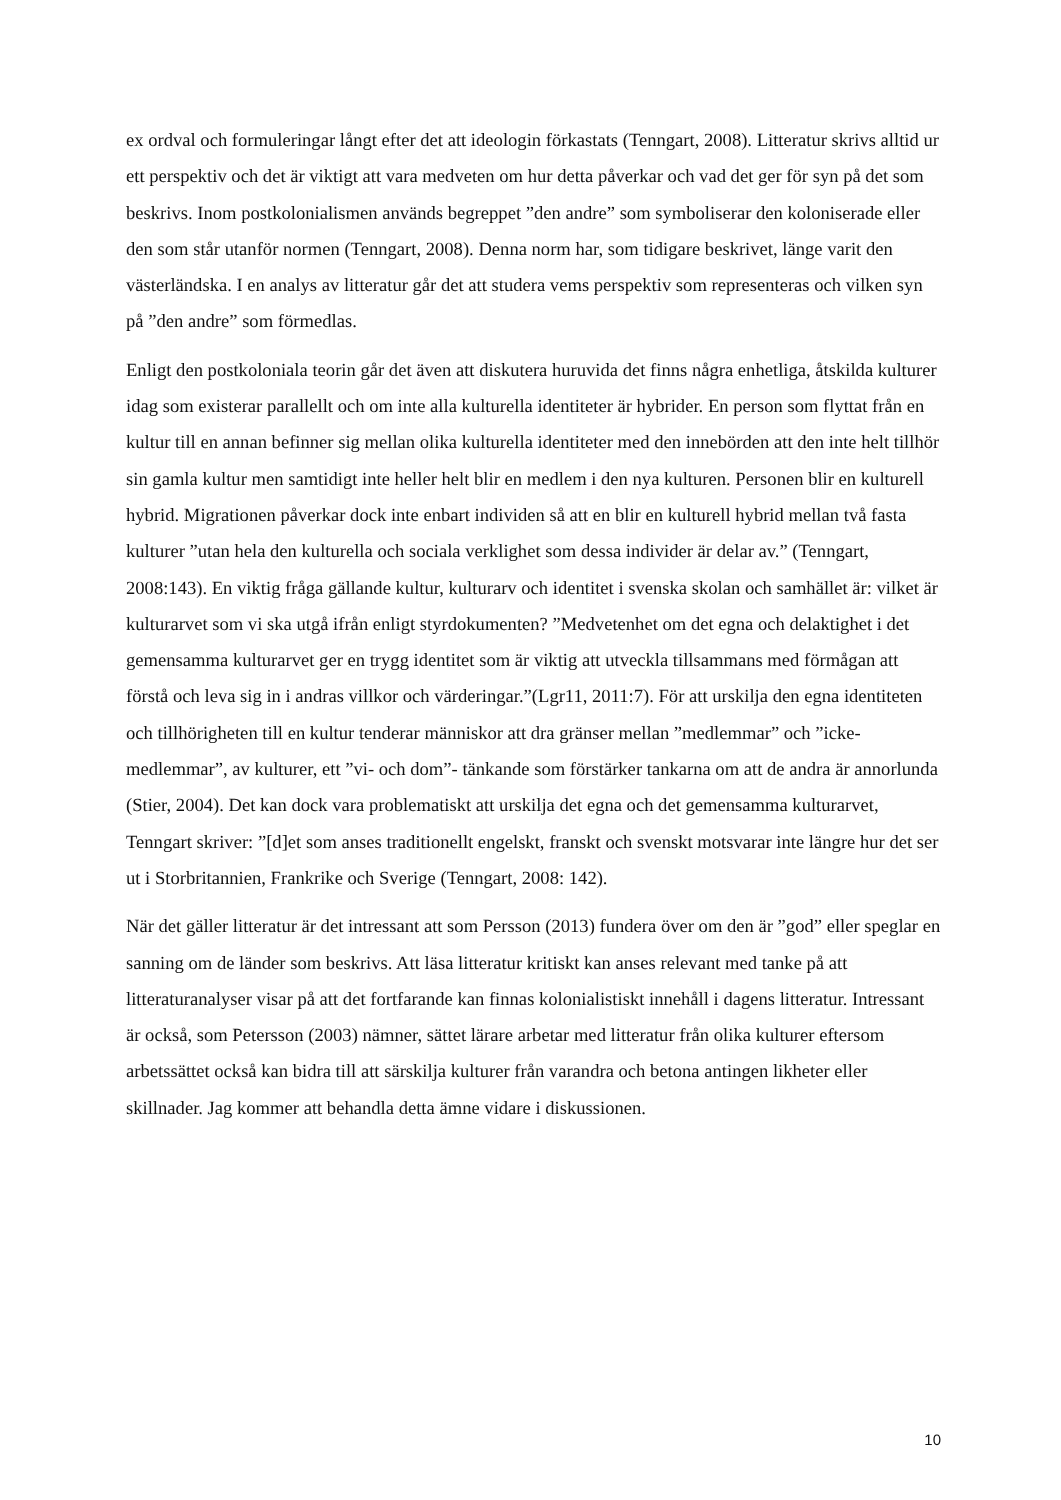ex ordval och formuleringar långt efter det att ideologin förkastats (Tenngart, 2008). Litteratur skrivs alltid ur ett perspektiv och det är viktigt att vara medveten om hur detta påverkar och vad det ger för syn på det som beskrivs. Inom postkolonialismen används begreppet ”den andre” som symboliserar den koloniserade eller den som står utanför normen (Tenngart, 2008). Denna norm har, som tidigare beskrivet, länge varit den västerländska. I en analys av litteratur går det att studera vems perspektiv som representeras och vilken syn på ”den andre” som förmedlas.
Enligt den postkoloniala teorin går det även att diskutera huruvida det finns några enhetliga, åtskilda kulturer idag som existerar parallellt och om inte alla kulturella identiteter är hybrider. En person som flyttat från en kultur till en annan befinner sig mellan olika kulturella identiteter med den innebörden att den inte helt tillhör sin gamla kultur men samtidigt inte heller helt blir en medlem i den nya kulturen. Personen blir en kulturell hybrid. Migrationen påverkar dock inte enbart individen så att en blir en kulturell hybrid mellan två fasta kulturer ”utan hela den kulturella och sociala verklighet som dessa individer är delar av.” (Tenngart, 2008:143). En viktig fråga gällande kultur, kulturarv och identitet i svenska skolan och samhället är: vilket är kulturarvet som vi ska utgå ifrån enligt styrdokumenten? ”Medvetenhet om det egna och delaktighet i det gemensamma kulturarvet ger en trygg identitet som är viktig att utveckla tillsammans med förmågan att förstå och leva sig in i andras villkor och värderingar.”(Lgr11, 2011:7). För att urskilja den egna identiteten och tillhörigheten till en kultur tenderar människor att dra gränser mellan ”medlemmar” och ”icke-medlemmar”, av kulturer, ett ”vi- och dom”- tänkande som förstärker tankarna om att de andra är annorlunda (Stier, 2004). Det kan dock vara problematiskt att urskilja det egna och det gemensamma kulturarvet, Tenngart skriver: ”[d]et som anses traditionellt engelskt, franskt och svenskt motsvarar inte längre hur det ser ut i Storbritannien, Frankrike och Sverige (Tenngart, 2008: 142).
När det gäller litteratur är det intressant att som Persson (2013) fundera över om den är ”god” eller speglar en sanning om de länder som beskrivs. Att läsa litteratur kritiskt kan anses relevant med tanke på att litteraturanalyser visar på att det fortfarande kan finnas kolonialistiskt innehåll i dagens litteratur. Intressant är också, som Petersson (2003) nämner, sättet lärare arbetar med litteratur från olika kulturer eftersom arbetssättet också kan bidra till att särskilja kulturer från varandra och betona antingen likheter eller skillnader. Jag kommer att behandla detta ämne vidare i diskussionen.
10